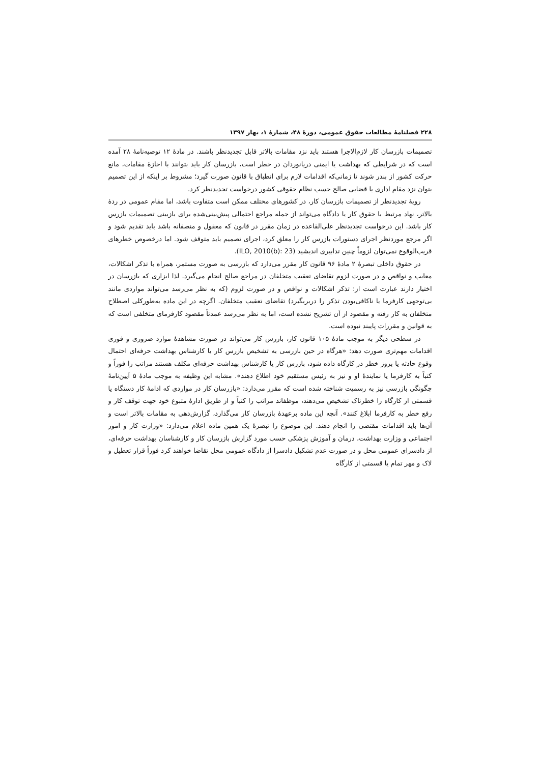۲۲۸ فصلنامهٔ مطالعات حقوق عمومی، دورهٔ ۴۸، شمارهٔ ۱، بهار ۱۳۹۷
تصمیمات بازرسان کار لازم‌الاجرا هستند باید نزد مقامات بالاتر قابل تجدیدنظر باشند. در مادهٔ ۱۲ توصیه‌نامهٔ ۲۸ آمده است که در شرایطی که بهداشت یا ایمنی دریانوردان در خطر است، بازرسان کار باید بتوانند با اجازهٔ مقامات، مانع حرکت کشور از بندر شوند تا زمانی‌که اقدامات لازم برای انطباق با قانون صورت گیرد؛ مشروط بر اینکه از این تصمیم بتوان نزد مقام اداری یا قضایی صالح حسب نظام حقوقی کشور درخواست تجدیدنظر کرد.
رویهٔ تجدیدنظر از تصمیمات بازرسان کار، در کشورهای مختلف ممکن است متفاوت باشد، اما مقام عمومی در ردهٔ بالاتر، نهاد مرتبط با حقوق کار یا دادگاه می‌تواند از جمله مراجع احتمالی پیش‌بینی‌شده برای بازبینی تصمیمات بازرس کار باشد. این درخواست تجدیدنظر علی‌القاعده در زمان مقرر در قانون که معقول و منصفانه باشد باید تقدیم شود و اگر مرجع موردنظر اجرای دستورات بازرس کار را معلق کرد، اجرای تصمیم باید متوقف شود. اما درخصوص خطرهای قریب‌الوقوع نمی‌توان لزوماً چنین تدابیری اندیشید (ILO, 2010(b): 23).
در حقوق داخلی تبصرهٔ ۲ مادهٔ ۹۶ قانون کار مقرر می‌دارد که بازرسی به صورت مستمر، همراه با تذکر اشکالات، معایب و نواقص و در صورت لزوم تقاضای تعقیب متخلفان در مراجع صالح انجام می‌گیرد. لذا ابزاری که بازرسان در اختیار دارند عبارت است از: تذکر اشکالات و نواقص و در صورت لزوم (که به نظر می‌رسد می‌تواند مواردی مانند بی‌توجهی کارفرما یا ناکافی‌بودن تذکر را دربربگیرد) تقاضای تعقیب متخلفان. اگرچه در این ماده به‌طورکلی اصطلاح متخلفان به کار رفته و مقصود از آن تشریح نشده است، اما به نظر می‌رسد عمدتاً مقصود کارفرمای متخلفی است که به قوانین و مقررات پایبند نبوده است.
در سطحی دیگر به موجب مادهٔ ۱۰۵ قانون کار، بازرس کار می‌تواند در صورت مشاهدهٔ موارد ضروری و فوری اقدامات مهم‌تری صورت دهد: «هرگاه در حین بازرسی به تشخیص بازرس کار یا کارشناس بهداشت حرفه‌ای احتمال وقوع حادثه یا بروز خطر در کارگاه داده شود، بازرس کار یا کارشناس بهداشت حرفه‌ای مکلف هستند مراتب را فوراً و کتباً به کارفرما یا نمایندهٔ او و نیز به رئیس مستقیم خود اطلاع دهند». مشابه این وظیفه به موجب مادهٔ ۵ آیین‌نامهٔ چگونگی بازرسی نیز به رسمیت شناخته شده است که مقرر می‌دارد: «بازرسان کار در مواردی که ادامهٔ کار دستگاه یا قسمتی از کارگاه را خطرناک تشخیص می‌دهند، موظفاند مراتب را کتباً و از طریق ادارهٔ متبوع خود جهت توقف کار و رفع خطر به کارفرما ابلاغ کنند». آنچه این ماده برعهدهٔ بازرسان کار می‌گذارد، گزارش‌دهی به مقامات بالاتر است و آن‌ها باید اقدامات مقتضی را انجام دهند. این موضوع را تبصرهٔ یک همین ماده اعلام می‌دارد: «وزارت کار و امور اجتماعی و وزارت بهداشت، درمان و آموزش پزشکی حسب مورد گزارش بازرسان کار و کارشناسان بهداشت حرفه‌ای، از دادسرای عمومی محل و در صورت عدم تشکیل دادسرا از دادگاه عمومی محل تقاضا خواهند کرد فوراً قرار تعطیل و لاک و مهر تمام یا قسمتی از کارگاه